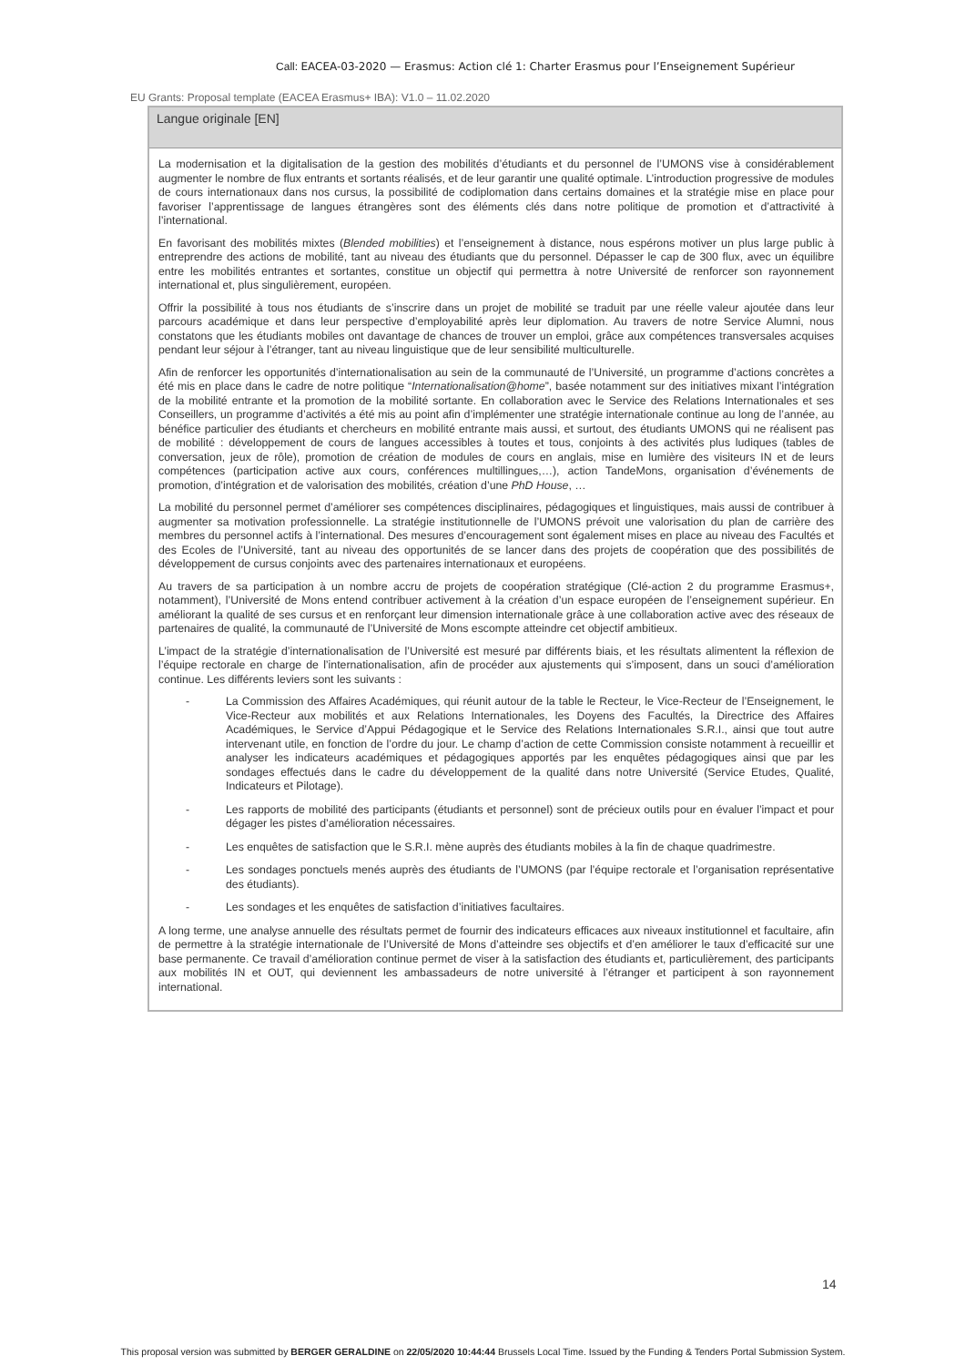Call: EACEA-03-2020 — Erasmus: Action clé 1: Charter Erasmus pour l’Enseignement Supérieur
EU Grants: Proposal template (EACEA Erasmus+ IBA): V1.0 – 11.02.2020
Langue originale [EN]
La modernisation et la digitalisation de la gestion des mobilités d’étudiants et du personnel de l’UMONS vise à considérablement augmenter le nombre de flux entrants et sortants réalisés, et de leur garantir une qualité optimale. L’introduction progressive de modules de cours internationaux dans nos cursus, la possibilité de codiplomation dans certains domaines et la stratégie mise en place pour favoriser l’apprentissage de langues étrangères sont des éléments clés dans notre politique de promotion et d’attractivité à l’international.
En favorisant des mobilités mixtes (Blended mobilities) et l’enseignement à distance, nous espérons motiver un plus large public à entreprendre des actions de mobilité, tant au niveau des étudiants que du personnel. Dépasser le cap de 300 flux, avec un équilibre entre les mobilités entrantes et sortantes, constitue un objectif qui permettra à notre Université de renforcer son rayonnement international et, plus singulièrement, européen.
Offrir la possibilité à tous nos étudiants de s’inscrire dans un projet de mobilité se traduit par une réelle valeur ajoutée dans leur parcours académique et dans leur perspective d’employabilité après leur diplomation. Au travers de notre Service Alumni, nous constatons que les étudiants mobiles ont davantage de chances de trouver un emploi, grâce aux compétences transversales acquises pendant leur séjour à l’étranger, tant au niveau linguistique que de leur sensibilité multiculturelle.
Afin de renforcer les opportunités d’internationalisation au sein de la communauté de l’Université, un programme d’actions concrètes a été mis en place dans le cadre de notre politique “Internationalisation@home”, basée notamment sur des initiatives mixant l’intégration de la mobilité entrante et la promotion de la mobilité sortante. En collaboration avec le Service des Relations Internationales et ses Conseillers, un programme d’activités a été mis au point afin d’implémenter une stratégie internationale continue au long de l’année, au bénéfice particulier des étudiants et chercheurs en mobilité entrante mais aussi, et surtout, des étudiants UMONS qui ne réalisent pas de mobilité : développement de cours de langues accessibles à toutes et tous, conjoints à des activités plus ludiques (tables de conversation, jeux de rôle), promotion de création de modules de cours en anglais, mise en lumière des visiteurs IN et de leurs compétences (participation active aux cours, conférences multillingues,…), action TandeMons, organisation d’événements de promotion, d’intégration et de valorisation des mobilités, création d’une PhD House, …
La mobilité du personnel permet d’améliorer ses compétences disciplinaires, pédagogiques et linguistiques, mais aussi de contribuer à augmenter sa motivation professionnelle. La stratégie institutionnelle de l’UMONS prévoit une valorisation du plan de carrière des membres du personnel actifs à l’international. Des mesures d’encouragement sont également mises en place au niveau des Facultés et des Ecoles de l’Université, tant au niveau des opportunités de se lancer dans des projets de coopération que des possibilités de développement de cursus conjoints avec des partenaires internationaux et européens.
Au travers de sa participation à un nombre accru de projets de coopération stratégique (Clé-action 2 du programme Erasmus+, notamment), l’Université de Mons entend contribuer activement à la création d’un espace européen de l’enseignement supérieur. En améliorant la qualité de ses cursus et en renforçant leur dimension internationale grâce à une collaboration active avec des réseaux de partenaires de qualité, la communauté de l’Université de Mons escompte atteindre cet objectif ambitieux.
L’impact de la stratégie d’internationalisation de l’Université est mesuré par différents biais, et les résultats alimentent la réflexion de l’équipe rectorale en charge de l’internationalisation, afin de procéder aux ajustements qui s’imposent, dans un souci d’amélioration continue. Les différents leviers sont les suivants :
- La Commission des Affaires Académiques, qui réunit autour de la table le Recteur, le Vice-Recteur de l’Enseignement, le Vice-Recteur aux mobilités et aux Relations Internationales, les Doyens des Facultés, la Directrice des Affaires Académiques, le Service d’Appui Pédagogique et le Service des Relations Internationales S.R.I., ainsi que tout autre intervenant utile, en fonction de l’ordre du jour. Le champ d’action de cette Commission consiste notamment à recueillir et analyser les indicateurs académiques et pédagogiques apportés par les enquêtes pédagogiques ainsi que par les sondages effectués dans le cadre du développement de la qualité dans notre Université (Service Etudes, Qualité, Indicateurs et Pilotage).
- Les rapports de mobilité des participants (étudiants et personnel) sont de précieux outils pour en évaluer l’impact et pour dégager les pistes d’amélioration nécessaires.
- Les enquêtes de satisfaction que le S.R.I. mène auprès des étudiants mobiles à la fin de chaque quadrimestre.
- Les sondages ponctuels menés auprès des étudiants de l’UMONS (par l’équipe rectorale et l’organisation représentative des étudiants).
- Les sondages et les enquêtes de satisfaction d’initiatives facultaires.
A long terme, une analyse annuelle des résultats permet de fournir des indicateurs efficaces aux niveaux institutionnel et facultaire, afin de permettre à la stratégie internationale de l’Université de Mons d’atteindre ses objectifs et d’en améliorer le taux d’efficacité sur une base permanente. Ce travail d’amélioration continue permet de viser à la satisfaction des étudiants et, particulièrement, des participants aux mobilités IN et OUT, qui deviennent les ambassadeurs de notre université à l’étranger et participent à son rayonnement international.
14
This proposal version was submitted by BERGER GERALDINE on 22/05/2020 10:44:44 Brussels Local Time. Issued by the Funding & Tenders Portal Submission System.